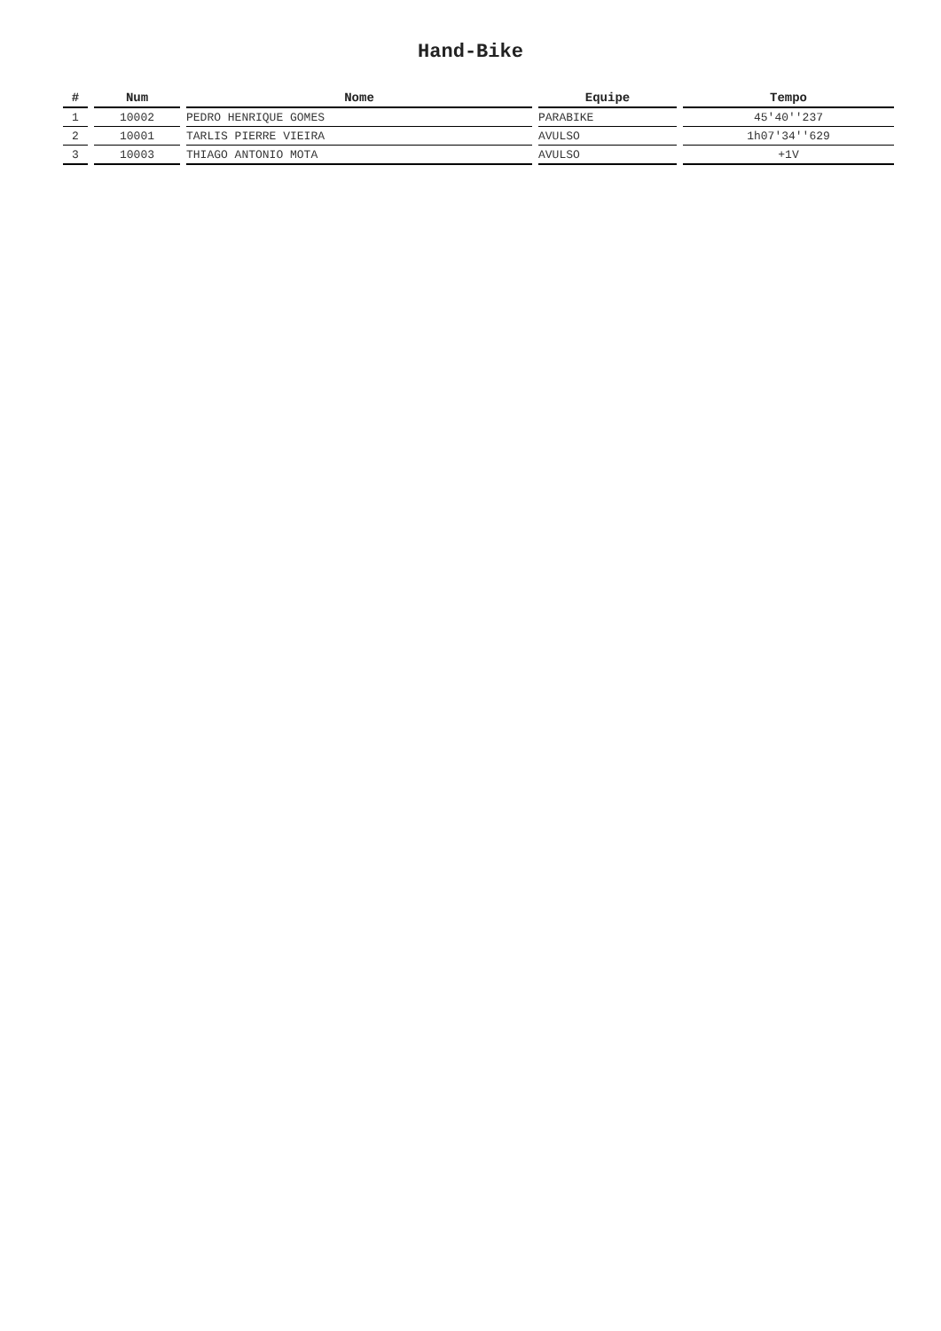Hand-Bike
| # | Num | Nome | Equipe | Tempo |
| --- | --- | --- | --- | --- |
| 1 | 10002 | PEDRO HENRIQUE GOMES | PARABIKE | 45'40''237 |
| 2 | 10001 | TARLIS PIERRE VIEIRA | AVULSO | 1h07'34''629 |
| 3 | 10003 | THIAGO ANTONIO MOTA | AVULSO | +1V |